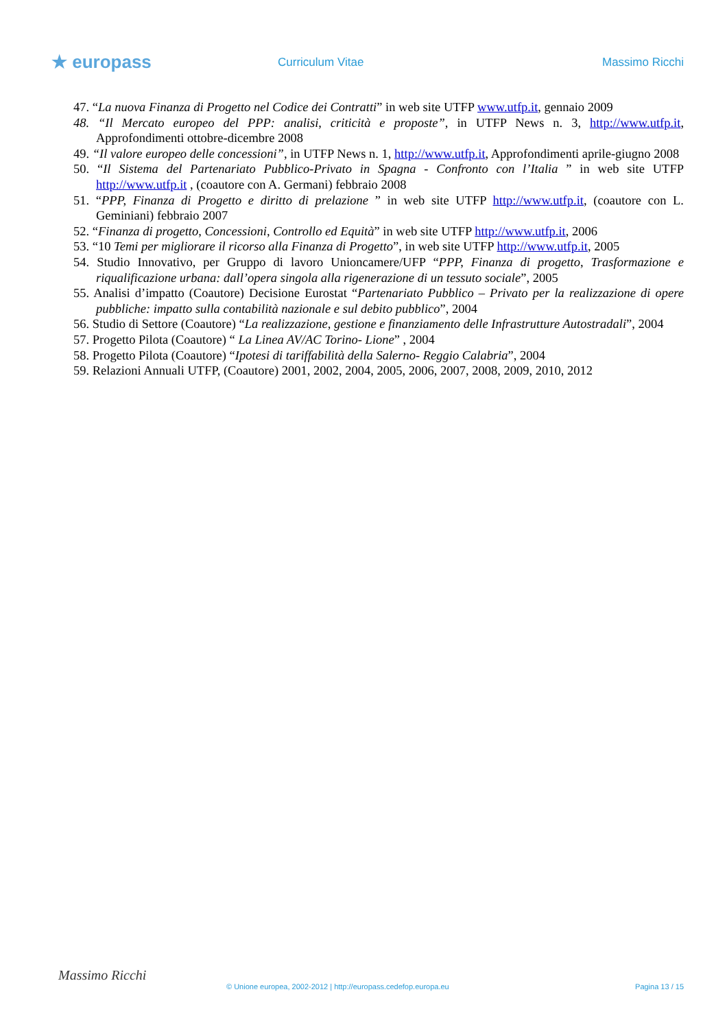★ europass
Curriculum Vitae Massimo Ricchi
47. “La nuova Finanza di Progetto nel Codice dei Contratti” in web site UTFP www.utfp.it, gennaio 2009
48. “Il Mercato europeo del PPP: analisi, criticità e proposte”, in UTFP News n. 3, http://www.utfp.it, Approfondimenti ottobre-dicembre 2008
49. “Il valore europeo delle concessioni”, in UTFP News n. 1, http://www.utfp.it, Approfondimenti aprile-giugno 2008
50. “Il Sistema del Partenariato Pubblico-Privato in Spagna - Confronto con l’Italia ” in web site UTFP http://www.utfp.it , (coautore con A. Germani) febbraio 2008
51. “PPP, Finanza di Progetto e diritto di prelazione ” in web site UTFP http://www.utfp.it, (coautore con L. Geminiani) febbraio 2007
52. “Finanza di progetto, Concessioni, Controllo ed Equità” in web site UTFP http://www.utfp.it, 2006
53. “10 Temi per migliorare il ricorso alla Finanza di Progetto”, in web site UTFP http://www.utfp.it, 2005
54. Studio Innovativo, per Gruppo di lavoro Unioncamere/UFP “PPP, Finanza di progetto, Trasformazione e riqualificazione urbana: dall’opera singola alla rigenerazione di un tessuto sociale”, 2005
55. Analisi d’impatto (Coautore) Decisione Eurostat “Partenariato Pubblico – Privato per la realizzazione di opere pubbliche: impatto sulla contabilità nazionale e sul debito pubblico”, 2004
56. Studio di Settore (Coautore) “La realizzazione, gestione e finanziamento delle Infrastrutture Autostradali”, 2004
57. Progetto Pilota (Coautore) “ La Linea AV/AC Torino- Lione” , 2004
58. Progetto Pilota (Coautore) “Ipotesi di tariffabilità della Salerno- Reggio Calabria”, 2004
59. Relazioni Annuali UTFP, (Coautore) 2001, 2002, 2004, 2005, 2006, 2007, 2008, 2009, 2010, 2012
Massimo Ricchi
© Unione europea, 2002-2012 | http://europass.cedefop.europa.eu Pagina 13 / 15